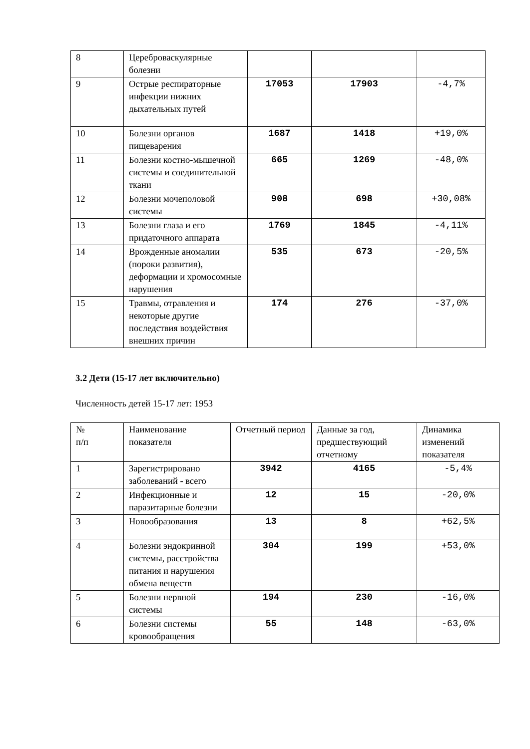| 8 | Цереброваскулярные болезни | | | |
| 9 | Острые респираторные инфекции нижних дыхательных путей | 17053 | 17903 | -4,7% |
| 10 | Болезни органов пищеварения | 1687 | 1418 | +19,0% |
| 11 | Болезни костно-мышечной системы и соединительной ткани | 665 | 1269 | -48,0% |
| 12 | Болезни мочеполовой системы | 908 | 698 | +30,08% |
| 13 | Болезни глаза и его придаточного аппарата | 1769 | 1845 | -4,11% |
| 14 | Врожденные аномалии (пороки развития), деформации и хромосомные нарушения | 535 | 673 | -20,5% |
| 15 | Травмы, отравления и некоторые другие последствия воздействия внешних причин | 174 | 276 | -37,0% |
3.2 Дети (15-17 лет включительно)
Численность детей 15-17 лет: 1953
| № п/п | Наименование показателя | Отчетный период | Данные за год, предшествующий отчетному | Динамика изменений показателя |
| 1 | Зарегистрировано заболеваний - всего | 3942 | 4165 | -5,4% |
| 2 | Инфекционные и паразитарные болезни | 12 | 15 | -20,0% |
| 3 | Новообразования | 13 | 8 | +62,5% |
| 4 | Болезни эндокринной системы, расстройства питания и нарушения обмена веществ | 304 | 199 | +53,0% |
| 5 | Болезни нервной системы | 194 | 230 | -16,0% |
| 6 | Болезни системы кровообращения | 55 | 148 | -63,0% |